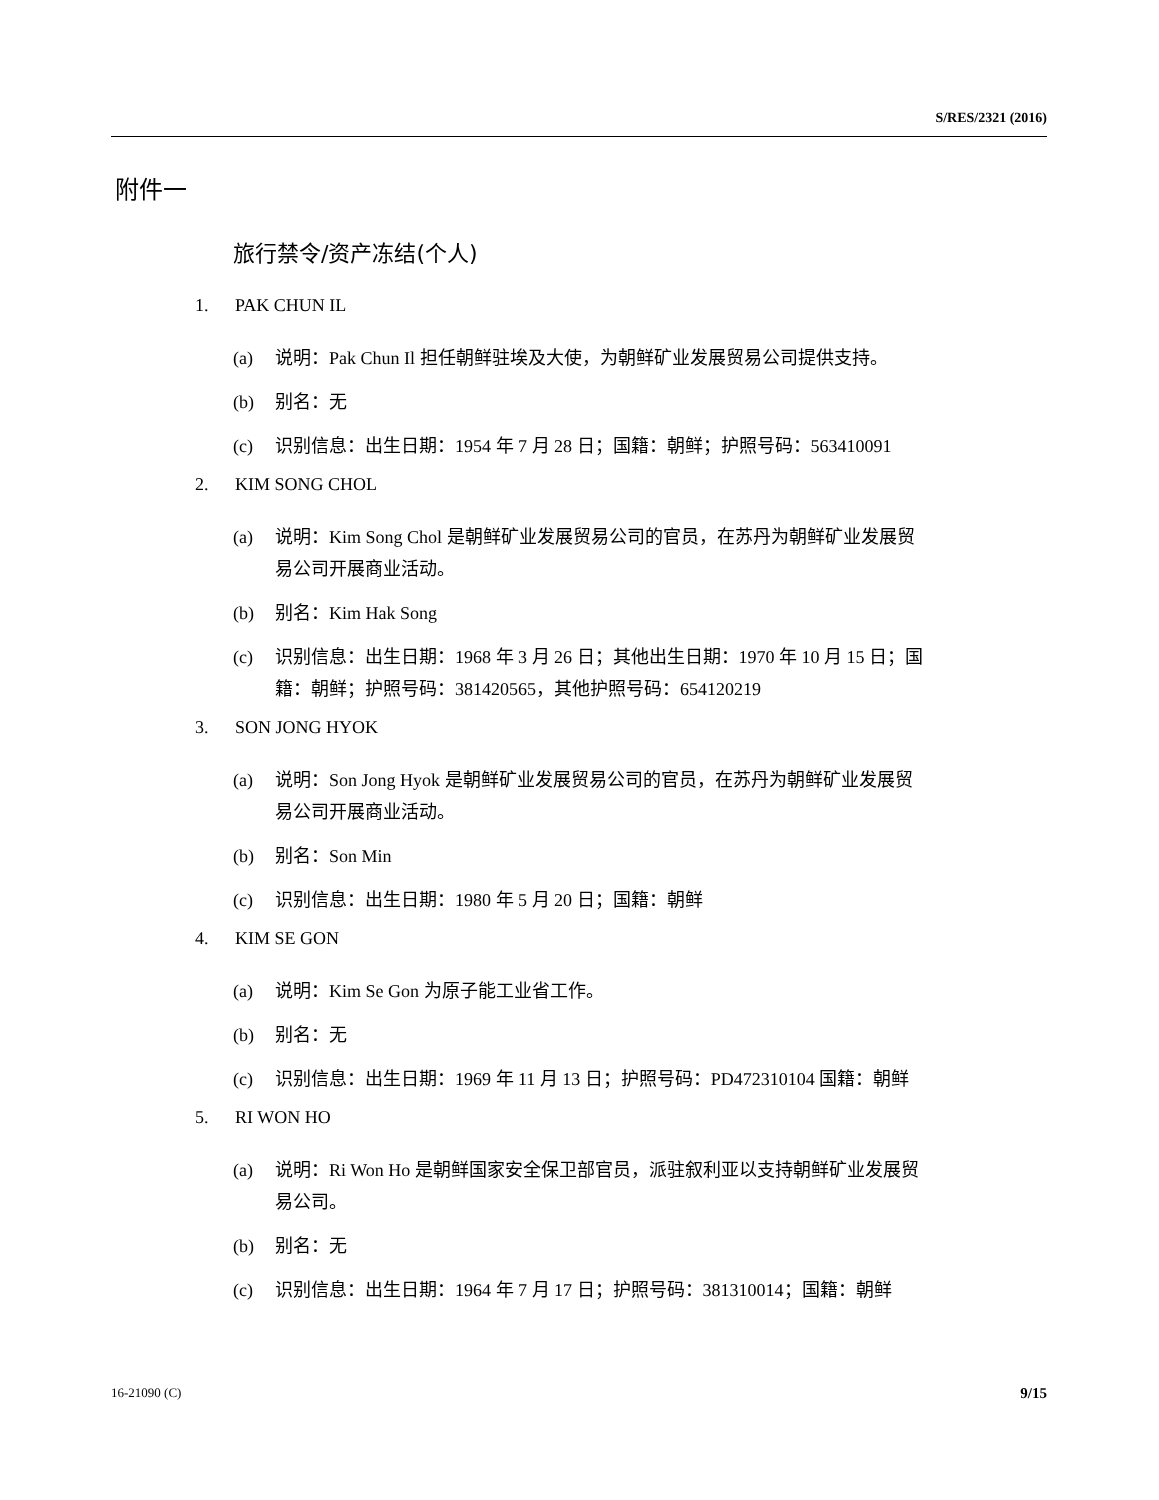S/RES/2321 (2016)
附件一
旅行禁令/资产冻结(个人)
1. PAK CHUN IL
(a) 说明：Pak Chun Il 担任朝鲜驻埃及大使，为朝鲜矿业发展贸易公司提供支持。
(b) 别名：无
(c) 识别信息：出生日期：1954 年 7 月 28 日；国籍：朝鲜；护照号码：563410091
2. KIM SONG CHOL
(a) 说明：Kim Song Chol 是朝鲜矿业发展贸易公司的官员，在苏丹为朝鲜矿业发展贸易公司开展商业活动。
(b) 别名：Kim Hak Song
(c) 识别信息：出生日期：1968 年 3 月 26 日；其他出生日期：1970 年 10 月 15 日；国籍：朝鲜；护照号码：381420565，其他护照号码：654120219
3. SON JONG HYOK
(a) 说明：Son Jong Hyok 是朝鲜矿业发展贸易公司的官员，在苏丹为朝鲜矿业发展贸易公司开展商业活动。
(b) 别名：Son Min
(c) 识别信息：出生日期：1980 年 5 月 20 日；国籍：朝鲜
4. KIM SE GON
(a) 说明：Kim Se Gon 为原子能工业省工作。
(b) 别名：无
(c) 识别信息：出生日期：1969 年 11 月 13 日；护照号码：PD472310104 国籍：朝鲜
5. RI WON HO
(a) 说明：Ri Won Ho 是朝鲜国家安全保卫部官员，派驻叙利亚以支持朝鲜矿业发展贸易公司。
(b) 别名：无
(c) 识别信息：出生日期：1964 年 7 月 17 日；护照号码：381310014；国籍：朝鲜
16-21090 (C) 9/15